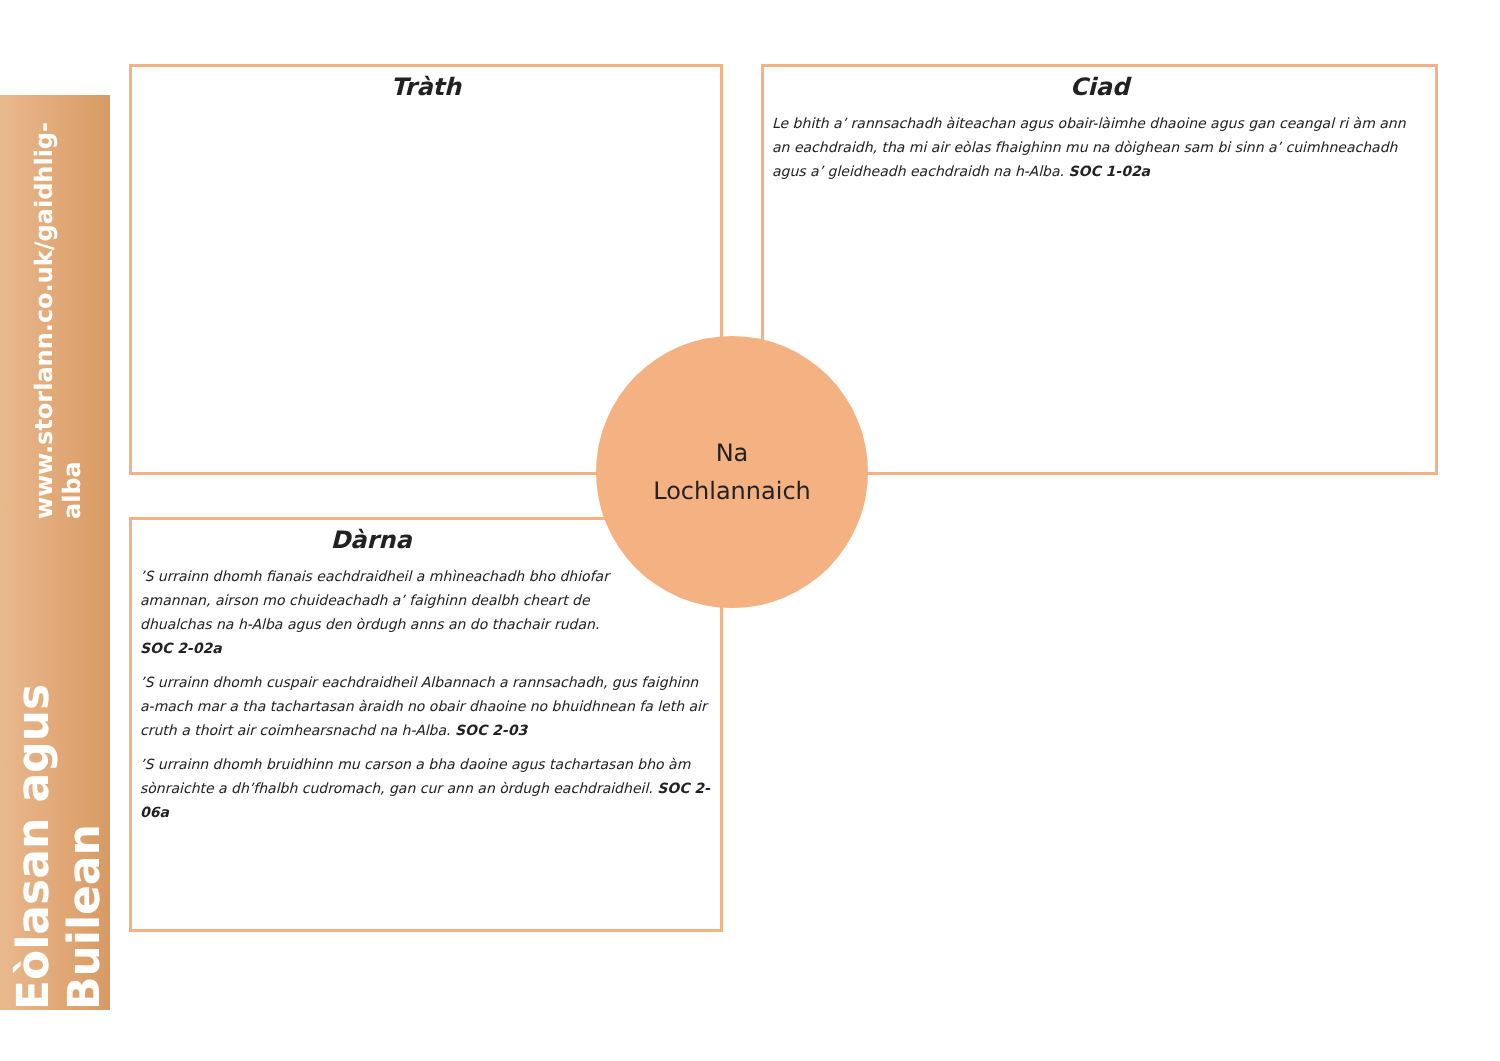Eòlasan agus Builean
www.storlann.co.uk/gaidhlig-alba
Tràth
Ciad
Le bhith a’ rannsachadh àiteachan agus obair-làimhe dhaoine agus gan ceangal ri àm ann an eachdraidh, tha mi air eòlas fhaighinn mu na dòighean sam bi sinn a’ cuimhneachadh agus a’ gleidheadh eachdraidh na h-Alba. SOC 1-02a
Dàrna
’S urrainn dhomh fianais eachdraidheil a mhìneachadh bho dhiofar amannan, airson mo chuideachadh a’ faighinn dealbh cheart de dhualchas na h-Alba agus den òrdugh anns an do thachair rudan. SOC 2-02a
’S urrainn dhomh cuspair eachdraidheil Albannach a rannsachadh, gus faighinn a-mach mar a tha tachartasan àraidh no obair dhaoine no bhuidhnean fa leth air cruth a thoirt air coimhearsnachd na h-Alba. SOC 2-03
’S urrainn dhomh bruidhinn mu carson a bha daoine agus tachartasan bho àm sònraichte a dh’fhalbh cudromach, gan cur ann an òrdugh eachdraidheil. SOC 2-06a
Na
Lochlannaich